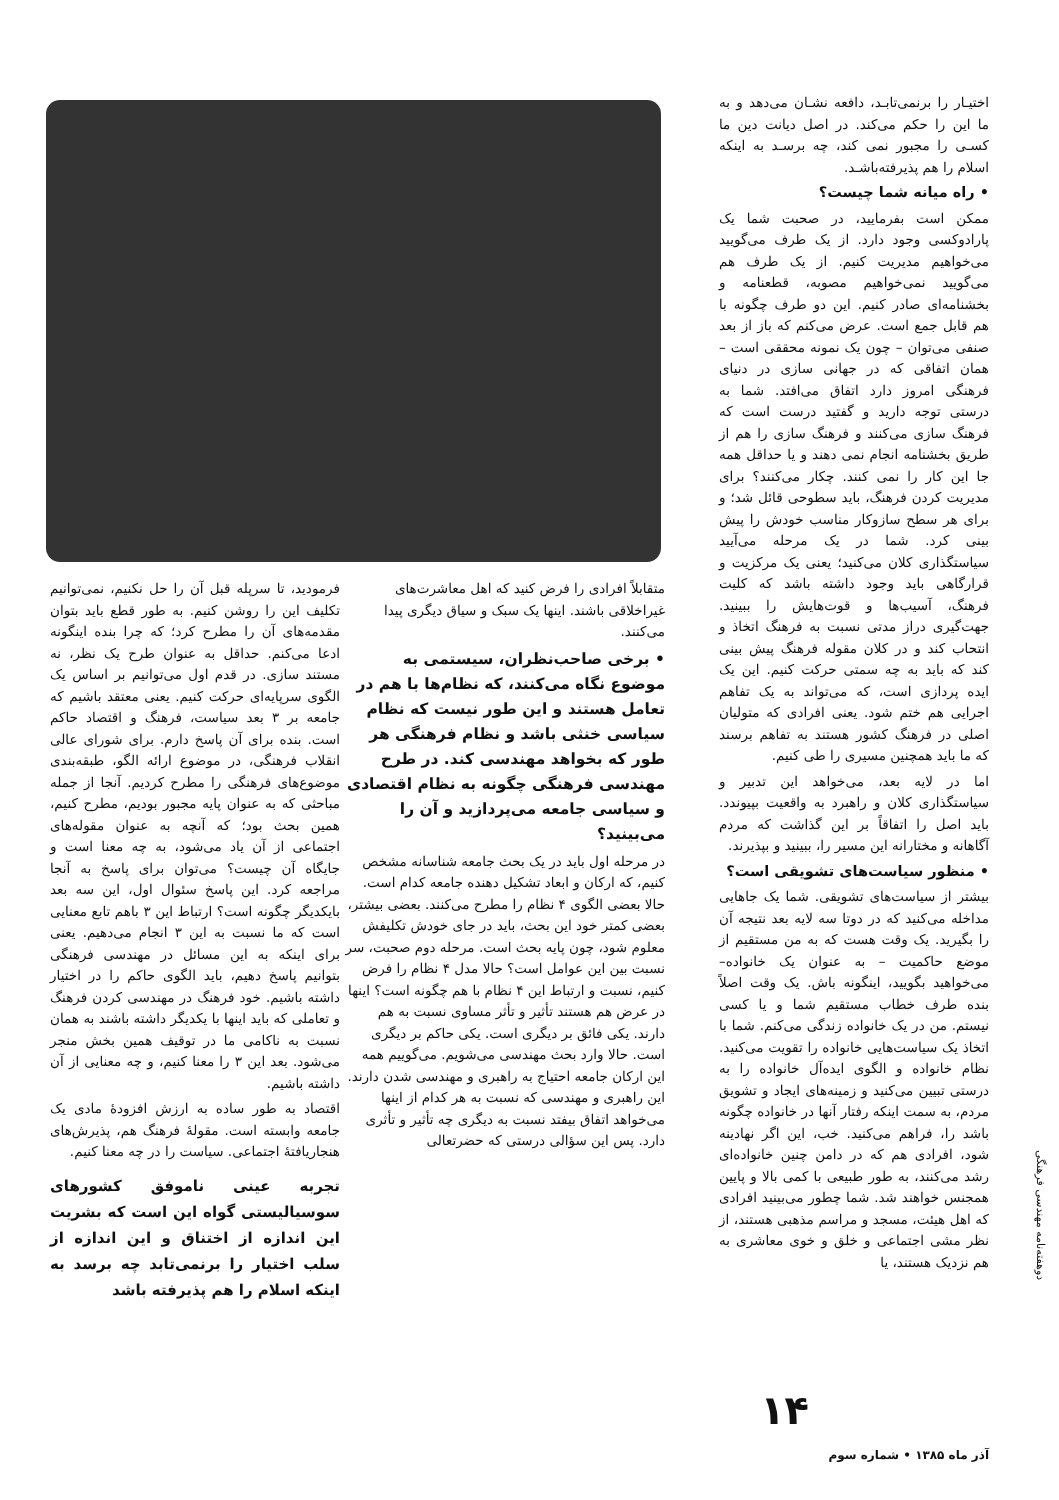اختیـار را برنمی‌تابـد، دافعه نشـان می‌دهد و به ما این را حکم می‌کند. در اصل دیانت دین ما کسـی را مجبور نمی کند، چه برسـد به اینکه اسلام را هم پذیرفته‌باشـد.
• راه میانه شما چیست؟
ممکن است بفرمایید، در صحبت شما یک پارادوکسی وجود دارد. از یک طرف می‌گویید می‌خواهیم مدیریت کنیم. از یک طرف هم می‌گویید نمی‌خواهیم مصوبه، قطعنامه و بخشنامه‌ای صادر کنیم. این دو طرف چگونه با هم قابل جمع است. عرض می‌کنم که باز از بعد صنفی می‌توان – چون یک نمونه محققی است – همان اتفاقی که در جهانی سازی در دنیای فرهنگی امروز دارد اتفاق می‌افتد. شما به درستی توجه دارید و گفتید درست است که فرهنگ سازی می‌کنند و فرهنگ سازی را هم از طریق بخشنامه انجام نمی دهند و یا حداقل همه جا این کار را نمی کنند. چکار می‌کنند؟ برای مدیریت کردن فرهنگ، باید سطوحی قائل شد؛ و برای هر سطح سازوکار مناسب خودش را پیش بینی کرد. شما در یک مرحله می‌آیید سیاستگذاری کلان می‌کنید؛ یعنی یک مرکزیت و قرارگاهی باید وجود داشته باشد که کلیت فرهنگ، آسیب‌ها و قوت‌هایش را ببینید. جهت‌گیری دراز مدتی نسبت به فرهنگ اتخاذ و انتحاب کند و در کلان مقوله فرهنگ پیش بینی کند که باید به چه سمتی حرکت کنیم. این یک ایده پردازی است، که می‌تواند به یک تفاهم اجرایی هم ختم شود. یعنی افرادی که متولیان اصلی در فرهنگ کشور هستند به تفاهم برسند که ما باید همچنین مسیری را طی کنیم.
اما در لایه بعد، می‌خواهد این تدبیر و سیاستگذاری کلان و راهبرد به واقعیت بپیوندد. باید اصل را اتفاقاً بر این گذاشت که مردم آگاهانه و مختارانه این مسیر را، ببینید و بپذیرند.
• منظور سیاست‌های تشویقی است؟
بیشتر از سیاست‌های تشویقی. شما یک جاهایی مداخله می‌کنید که در دوتا سه لایه بعد نتیجه آن را بگیرید. یک وقت هست که به من مستقیم از موضع حاکمیت – به عنوان یک خانواده– می‌خواهید بگویید، اینگونه باش. یک وقت اصلاً بنده طرف خطاب مستقیم شما و یا کسی نیستم. من در یک خانواده زندگی می‌کنم. شما با اتخاذ یک سیاست‌هایی خانواده را تقویت می‌کنید. نظام خانواده و الگوی ایده‌آل خانواده را به درستی تبیین می‌کنید و زمینه‌های ایجاد و تشویق مردم، به سمت اینکه رفتار آنها در خانواده چگونه باشد را، فراهم می‌کنید. خب، این اگر نهادینه شود، افرادی هم که در دامن چنین خانواده‌ای رشد می‌کنند، به طور طبیعی با کمی بالا و پایین همجنس خواهند شد. شما چطور می‌بینید افرادی که اهل هیئت، مسجد و مراسم مذهبی هستند، از نظر مشی اجتماعی و خلق و خوی معاشری به هم نزدیک هستند، یا
متقابلاً افرادی را فرض کنید که اهل معاشرت‌های غیراخلاقی باشند. اینها یک سبک و سیاق دیگری پیدا می‌کنند.
• برخی صاحب‌نظران، سیستمی به موضوع نگاه می‌کنند، که نظام‌ها با هم در تعامل هستند و این طور نیست که نظام سیاسی خنثی باشد و نظام فرهنگی هر طور که بخواهد مهندسی کند. در طرح مهندسی فرهنگی چگونه به نظام اقتصادی و سیاسی جامعه می‌پردازید و آن را می‌بینید؟
در مرحله اول باید در یک بحث جامعه شناسانه مشخص کنیم، که ارکان و ابعاد تشکیل دهنده جامعه کدام است. حالا بعضی الگوی ۴ نظام را مطرح می‌کنند. بعضی بیشتر، بعضی کمتر خود این بحث، باید در جای خودش تکلیفش معلوم شود، چون پایه بحث است. مرحله دوم صحبت، سر نسبت بین این عوامل است؟ حالا مدل ۴ نظام را فرض کنیم، نسبت و ارتباط این ۴ نظام با هم چگونه است؟ اینها در عرض هم هستند تأثیر و تأثر مساوی نسبت به هم دارند. یکی فائق بر دیگری است. یکی حاکم بر دیگری است. حالا وارد بحث مهندسی می‌شویم. می‌گوییم همه این ارکان جامعه احتیاج به راهبری و مهندسی شدن دارند. این راهبری و مهندسی که نسبت به هر کدام از اینها می‌خواهد اتفاق بیفتد نسبت به دیگری چه تأثیر و تأثری دارد. پس این سؤالی درستی که حضرتعالی
فرمودید، تا سرپله قبل آن را حل نکنیم، نمی‌توانیم تکلیف این را روشن کنیم. به طور قطع باید بتوان مقدمه‌های آن را مطرح کرد؛ که چرا بنده اینگونه ادعا می‌کنم. حداقل به عنوان طرح یک نظر، نه مستند سازی. در قدم اول می‌توانیم بر اساس یک الگوی سرپایه‌ای حرکت کنیم. یعنی معتقد باشیم که جامعه بر ۳ بعد سیاست، فرهنگ و اقتصاد حاکم است. بنده برای آن پاسخ دارم. برای شورای عالی انقلاب فرهنگی، در موضوع ارائه الگو، طبقه‌بندی موضوع‌های فرهنگی را مطرح کردیم. آنجا از جمله مباحثی که به عنوان پایه مجبور بودیم، مطرح کنیم، همین بحث بود؛ که آنچه به عنوان مقوله‌های اجتماعی از آن یاد می‌شود، به چه معنا است و جایگاه آن چیست؟ می‌توان برای پاسخ به آنجا مراجعه کرد. این پاسخ سئوال اول، این سه بعد بایکدیگر چگونه است؟ ارتباط این ۳ باهم تابع معنایی است که ما نسبت به این ۳ انجام می‌دهیم. یعنی برای اینکه به این مسائل در مهندسی فرهنگی بتوانیم پاسخ دهیم، باید الگوی حاکم را در اختیار داشته باشیم. خود فرهنگ در مهندسی کردن فرهنگ و تعاملی که باید اینها با یکدیگر داشته باشند به همان نسبت به ناکامی ما در توقیف همین بخش منجر می‌شود. بعد این ۳ را معنا کنیم، و چه معنایی از آن داشته باشیم.
اقتصاد به طور ساده به ارزش افزودهٔ مادی یک جامعه وابسته است. مقولهٔ فرهنگ هم، پذیرش‌های هنجاریافتهٔ اجتماعی. سیاست را در چه معنا کنیم.
تجربه عینی ناموفق کشورهای سوسیالیستی گواه این است که بشریت این اندازه از اختناق و این اندازه از سلب اختیار را برنمی‌تابد چه برسد به اینکه اسلام را هم پذیرفته باشد
۱۴
آذر ماه ۱۳۸۵ • شماره سوم
دوهفته‌نامه مهندسی فرهنگی